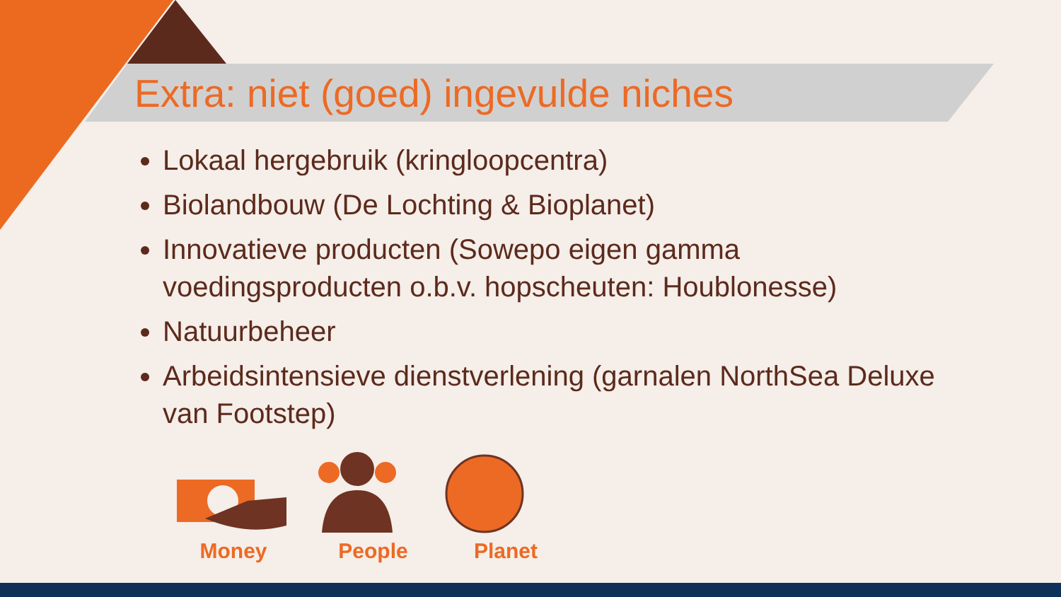Extra: niet (goed) ingevulde niches
Lokaal hergebruik (kringloopcentra)
Biolandbouw (De Lochting & Bioplanet)
Innovatieve producten (Sowepo eigen gamma voedingsproducten o.b.v. hopscheuten: Houblonesse)
Natuurbeheer
Arbeidsintensieve dienstverlening (garnalen NorthSea Deluxe van Footstep)
Money People Planet